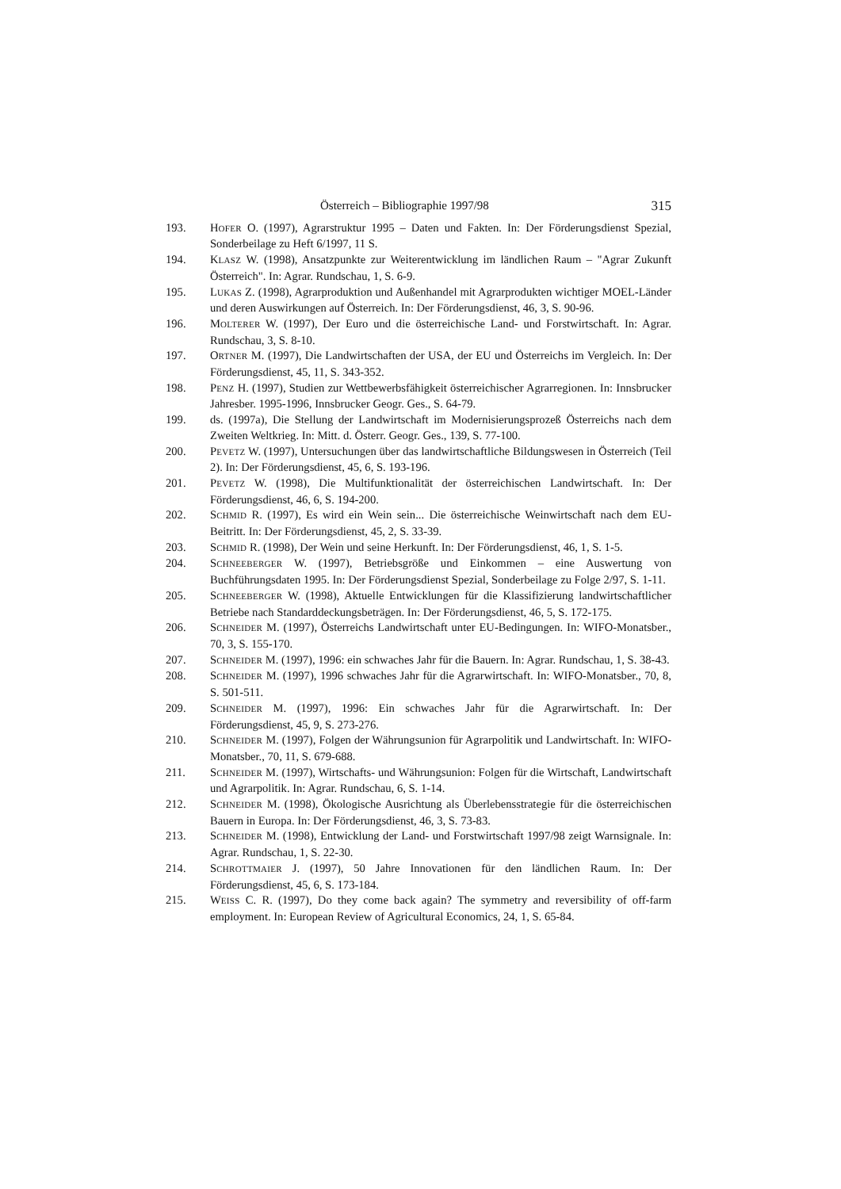Österreich – Bibliographie 1997/98 315
193. HOFER O. (1997), Agrarstruktur 1995 – Daten und Fakten. In: Der Förderungsdienst Spezial, Sonderbeilage zu Heft 6/1997, 11 S.
194. KLASZ W. (1998), Ansatzpunkte zur Weiterentwicklung im ländlichen Raum – "Agrar Zukunft Österreich". In: Agrar. Rundschau, 1, S. 6-9.
195. LUKAS Z. (1998), Agrarproduktion und Außenhandel mit Agrarprodukten wichtiger MOEL-Länder und deren Auswirkungen auf Österreich. In: Der Förderungsdienst, 46, 3, S. 90-96.
196. MOLTERER W. (1997), Der Euro und die österreichische Land- und Forstwirtschaft. In: Agrar. Rundschau, 3, S. 8-10.
197. ORTNER M. (1997), Die Landwirtschaften der USA, der EU und Österreichs im Vergleich. In: Der Förderungsdienst, 45, 11, S. 343-352.
198. PENZ H. (1997), Studien zur Wettbewerbsfähigkeit österreichischer Agrarregionen. In: Innsbrucker Jahresber. 1995-1996, Innsbrucker Geogr. Ges., S. 64-79.
199. ds. (1997a), Die Stellung der Landwirtschaft im Modernisierungsprozeß Österreichs nach dem Zweiten Weltkrieg. In: Mitt. d. Österr. Geogr. Ges., 139, S. 77-100.
200. PEVETZ W. (1997), Untersuchungen über das landwirtschaftliche Bildungswesen in Österreich (Teil 2). In: Der Förderungsdienst, 45, 6, S. 193-196.
201. PEVETZ W. (1998), Die Multifunktionalität der österreichischen Landwirtschaft. In: Der Förderungsdienst, 46, 6, S. 194-200.
202. SCHMID R. (1997), Es wird ein Wein sein... Die österreichische Weinwirtschaft nach dem EU-Beitritt. In: Der Förderungsdienst, 45, 2, S. 33-39.
203. SCHMID R. (1998), Der Wein und seine Herkunft. In: Der Förderungsdienst, 46, 1, S. 1-5.
204. SCHNEEBERGER W. (1997), Betriebsgröße und Einkommen – eine Auswertung von Buchführungsdaten 1995. In: Der Förderungsdienst Spezial, Sonderbeilage zu Folge 2/97, S. 1-11.
205. SCHNEEBERGER W. (1998), Aktuelle Entwicklungen für die Klassifizierung landwirtschaftlicher Betriebe nach Standarddeckungsbeträgen. In: Der Förderungsdienst, 46, 5, S. 172-175.
206. SCHNEIDER M. (1997), Österreichs Landwirtschaft unter EU-Bedingungen. In: WIFO-Monatsber., 70, 3, S. 155-170.
207. SCHNEIDER M. (1997), 1996: ein schwaches Jahr für die Bauern. In: Agrar. Rundschau, 1, S. 38-43.
208. SCHNEIDER M. (1997), 1996 schwaches Jahr für die Agrarwirtschaft. In: WIFO-Monatsber., 70, 8, S. 501-511.
209. SCHNEIDER M. (1997), 1996: Ein schwaches Jahr für die Agrarwirtschaft. In: Der Förderungsdienst, 45, 9, S. 273-276.
210. SCHNEIDER M. (1997), Folgen der Währungsunion für Agrarpolitik und Landwirtschaft. In: WIFO-Monatsber., 70, 11, S. 679-688.
211. SCHNEIDER M. (1997), Wirtschafts- und Währungsunion: Folgen für die Wirtschaft, Landwirtschaft und Agrarpolitik. In: Agrar. Rundschau, 6, S. 1-14.
212. SCHNEIDER M. (1998), Ökologische Ausrichtung als Überlebensstrategie für die österreichischen Bauern in Europa. In: Der Förderungsdienst, 46, 3, S. 73-83.
213. SCHNEIDER M. (1998), Entwicklung der Land- und Forstwirtschaft 1997/98 zeigt Warnsignale. In: Agrar. Rundschau, 1, S. 22-30.
214. SCHROTTMAIER J. (1997), 50 Jahre Innovationen für den ländlichen Raum. In: Der Förderungsdienst, 45, 6, S. 173-184.
215. WEISS C. R. (1997), Do they come back again? The symmetry and reversibility of off-farm employment. In: European Review of Agricultural Economics, 24, 1, S. 65-84.